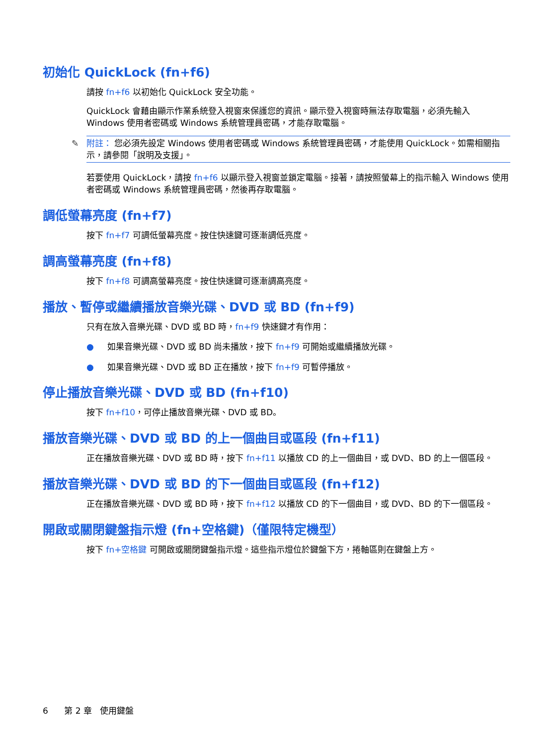初始化 QuickLock (fn+f6)
請按 fn+f6 以初始化 QuickLock 安全功能。
QuickLock 會藉由顯示作業系統登入視窗來保護您的資訊。顯示登入視窗時無法存取電腦，必須先輸入 Windows 使用者密碼或 Windows 系統管理員密碼，才能存取電腦。
✎ 附註： 您必須先設定 Windows 使用者密碼或 Windows 系統管理員密碼，才能使用 QuickLock。如需相關指示，請參閱「說明及支援」。
若要使用 QuickLock，請按 fn+f6 以顯示登入視窗並鎖定電腦。接著，請按照螢幕上的指示輸入 Windows 使用者密碼或 Windows 系統管理員密碼，然後再存取電腦。
調低螢幕亮度 (fn+f7)
按下 fn+f7 可調低螢幕亮度。按住快速鍵可逐漸調低亮度。
調高螢幕亮度 (fn+f8)
按下 fn+f8 可調高螢幕亮度。按住快速鍵可逐漸調高亮度。
播放、暫停或繼續播放音樂光碟、DVD 或 BD (fn+f9)
只有在放入音樂光碟、DVD 或 BD 時，fn+f9 快速鍵才有作用：
● 如果音樂光碟、DVD 或 BD 尚未播放，按下 fn+f9 可開始或繼續播放光碟。
● 如果音樂光碟、DVD 或 BD 正在播放，按下 fn+f9 可暫停播放。
停止播放音樂光碟、DVD 或 BD (fn+f10)
按下 fn+f10，可停止播放音樂光碟、DVD 或 BD。
播放音樂光碟、DVD 或 BD 的上一個曲目或區段 (fn+f11)
正在播放音樂光碟、DVD 或 BD 時，按下 fn+f11 以播放 CD 的上一個曲目，或 DVD、BD 的上一個區段。
播放音樂光碟、DVD 或 BD 的下一個曲目或區段 (fn+f12)
正在播放音樂光碟、DVD 或 BD 時，按下 fn+f12 以播放 CD 的下一個曲目，或 DVD、BD 的下一個區段。
開啟或關閉鍵盤指示燈 (fn+空格鍵)（僅限特定機型）
按下 fn+空格鍵 可開啟或關閉鍵盤指示燈。這些指示燈位於鍵盤下方，捲軸區則在鍵盤上方。
6 第 2 章 使用鍵盤